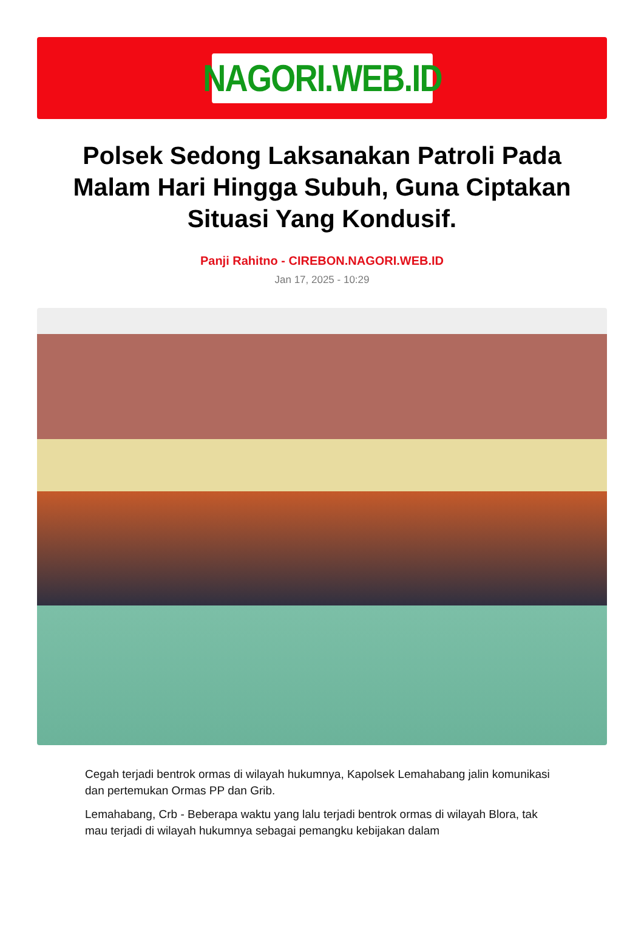NAGORI.WEB.ID
Polsek Sedong Laksanakan Patroli Pada Malam Hari Hingga Subuh, Guna Ciptakan Situasi Yang Kondusif.
Panji Rahitno - CIREBON.NAGORI.WEB.ID
Jan 17, 2025 - 10:29
Cegah terjadi bentrok ormas di wilayah hukumnya, Kapolsek Lemahabang jalin komunikasi dan pertemukan Ormas PP dan Grib.
Lemahabang, Crb - Beberapa waktu yang lalu terjadi bentrok ormas di wilayah Blora, tak mau terjadi di wilayah hukumnya sebagai pemangku kebijakan dalam